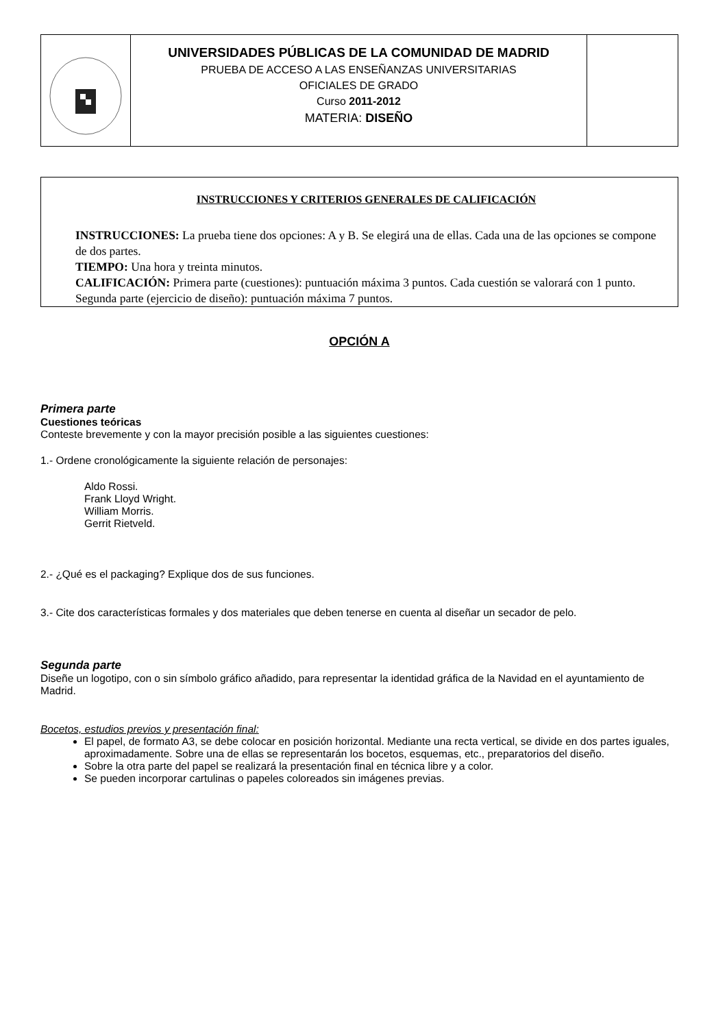| | UNIVERSIDADES PÚBLICAS DE LA COMUNIDAD DE MADRID PRUEBA DE ACCESO A LAS ENSEÑANZAS UNIVERSITARIAS OFICIALES DE GRADO Curso 2011-2012 MATERIA: DISEÑO | |
INSTRUCCIONES Y CRITERIOS GENERALES DE CALIFICACIÓN
INSTRUCCIONES: La prueba tiene dos opciones: A y B. Se elegirá una de ellas. Cada una de las opciones se compone de dos partes.
TIEMPO: Una hora y treinta minutos.
CALIFICACIÓN: Primera parte (cuestiones): puntuación máxima 3 puntos. Cada cuestión se valorará con 1 punto.
Segunda parte (ejercicio de diseño): puntuación máxima 7 puntos.
OPCIÓN A
Primera parte
Cuestiones teóricas
Conteste brevemente y con la mayor precisión posible a las siguientes cuestiones:
1.- Ordene cronológicamente la siguiente relación de personajes:
Aldo Rossi.
Frank Lloyd Wright.
William Morris.
Gerrit Rietveld.
2.- ¿Qué es el packaging? Explique dos de sus funciones.
3.- Cite dos características formales y dos materiales que deben tenerse en cuenta al diseñar un secador de pelo.
Segunda parte
Diseñe un logotipo, con o sin símbolo gráfico añadido, para representar la identidad gráfica de la Navidad en el ayuntamiento de Madrid.
Bocetos, estudios previos y presentación final:
El papel, de formato A3, se debe colocar en posición horizontal. Mediante una recta vertical, se divide en dos partes iguales, aproximadamente. Sobre una de ellas se representarán los bocetos, esquemas, etc., preparatorios del diseño.
Sobre la otra parte del papel se realizará la presentación final en técnica libre y a color.
Se pueden incorporar cartulinas o papeles coloreados sin imágenes previas.